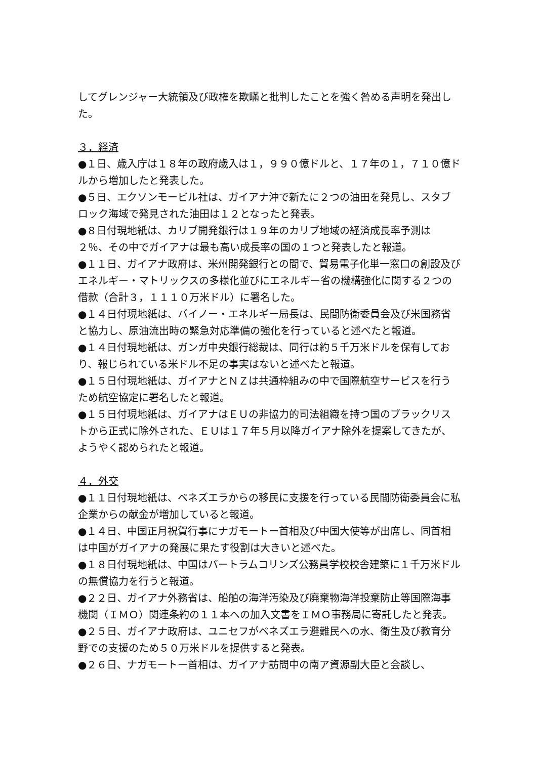してグレンジャー大統領及び政権を欺瞞と批判したことを強く咎める声明を発出した。
３．経済
●１日、歳入庁は１８年の政府歳入は１，９９０億ドルと、１７年の１，７１０億ドルから増加したと発表した。
●５日、エクソンモービル社は、ガイアナ沖で新たに２つの油田を発見し、スタブロック海域で発見された油田は１２となったと発表。
●８日付現地紙は、カリブ開発銀行は１９年のカリブ地域の経済成長率予測は２％、その中でガイアナは最も高い成長率の国の１つと発表したと報道。
●１１日、ガイアナ政府は、米州開発銀行との間で、貿易電子化単一窓口の創設及びエネルギー・マトリックスの多様化並びにエネルギー省の機構強化に関する２つの借款（合計３，１１１０万米ドル）に署名した。
●１４日付現地紙は、バイノー・エネルギー局長は、民間防衛委員会及び米国務省と協力し、原油流出時の緊急対応準備の強化を行っていると述べたと報道。
●１４日付現地紙は、ガンガ中央銀行総裁は、同行は約５千万米ドルを保有しており、報じられている米ドル不足の事実はないと述べたと報道。
●１５日付現地紙は、ガイアナとＮＺは共通枠組みの中で国際航空サービスを行うため航空協定に署名したと報道。
●１５日付現地紙は、ガイアナはＥＵの非協力的司法組織を持つ国のブラックリストから正式に除外された、ＥＵは１７年５月以降ガイアナ除外を提案してきたが、ようやく認められたと報道。
４．外交
●１１日付現地紙は、ベネズエラからの移民に支援を行っている民間防衛委員会に私企業からの献金が増加していると報道。
●１４日、中国正月祝賀行事にナガモートー首相及び中国大使等が出席し、同首相は中国がガイアナの発展に果たす役割は大きいと述べた。
●１８日付現地紙は、中国はバートラムコリンズ公務員学校校舎建築に１千万米ドルの無償協力を行うと報道。
●２２日、ガイアナ外務省は、船舶の海洋汚染及び廃棄物海洋投棄防止等国際海事機関（ＩＭＯ）関連条約の１１本への加入文書をＩＭＯ事務局に寄託したと発表。
●２５日、ガイアナ政府は、ユニセフがベネズエラ避難民への水、衛生及び教育分野での支援のため５０万米ドルを提供すると発表。
●２６日、ナガモートー首相は、ガイアナ訪問中の南ア資源副大臣と会談し、